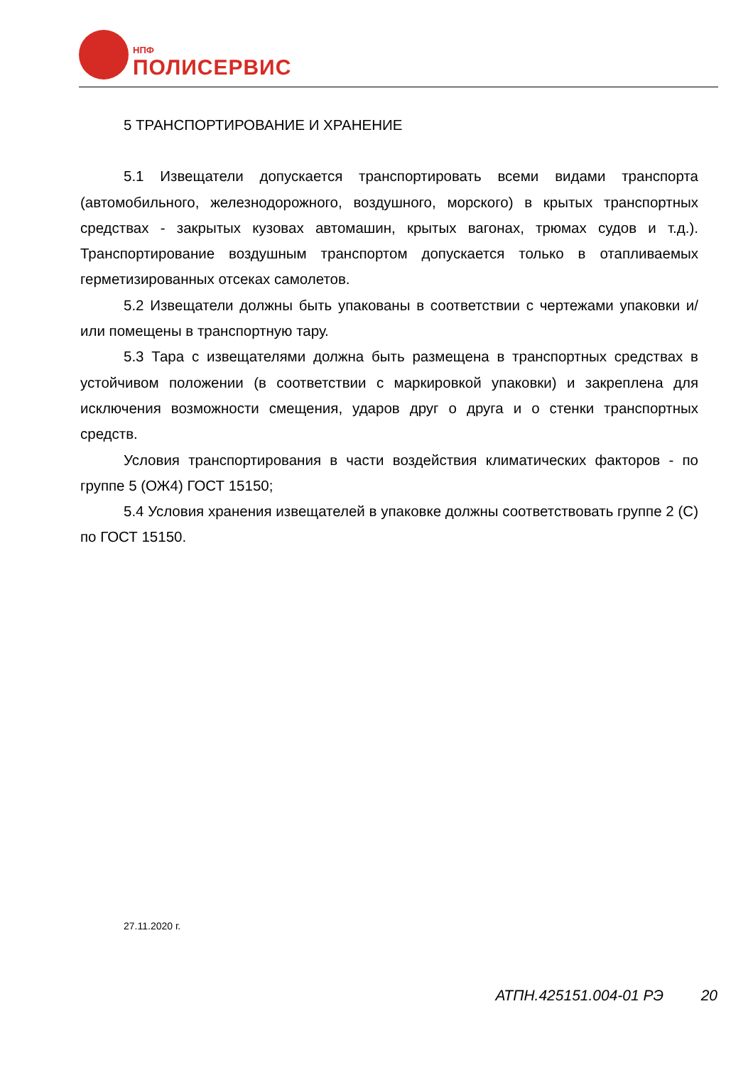НПФ
ПОЛИСЕРВИС
5 ТРАНСПОРТИРОВАНИЕ И ХРАНЕНИЕ
5.1 Извещатели допускается транспортировать всеми видами транспорта (автомобильного, железнодорожного, воздушного, морского) в крытых транспортных средствах - закрытых кузовах автомашин, крытых вагонах, трюмах судов и т.д.). Транспортирование воздушным транспортом допускается только в отапливаемых герметизированных отсеках самолетов.
5.2 Извещатели должны быть упакованы в соответствии с чертежами упаковки и/или помещены в транспортную тару.
5.3 Тара с извещателями должна быть размещена в транспортных средствах в устойчивом положении (в соответствии с маркировкой упаковки) и закреплена для исключения возможности смещения, ударов друг о друга и о стенки транспортных средств.
Условия транспортирования в части воздействия климатических факторов - по группе 5 (ОЖ4) ГОСТ 15150;
5.4 Условия хранения извещателей в упаковке должны соответствовать группе 2 (С) по ГОСТ 15150.
27.11.2020 г.
АТПН.425151.004-01 РЭ 20